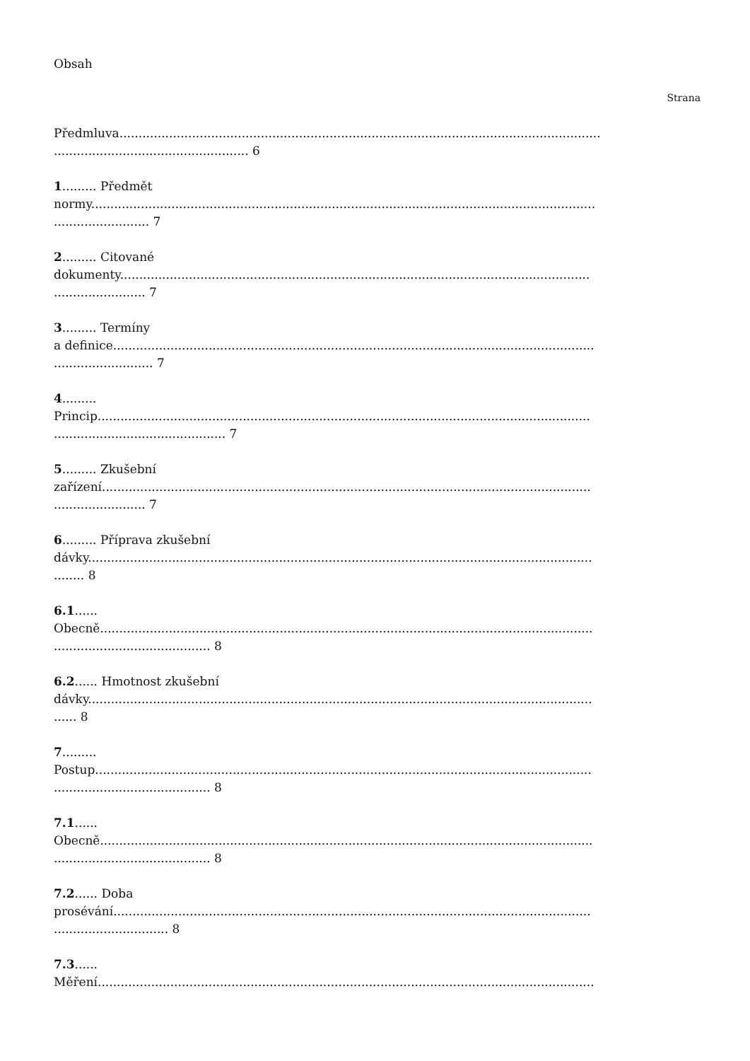Obsah
Strana
Předmluva..............................................................................................................................
................................................... 6
1......... Předmět
normy....................................................................................................................................
......................... 7
2......... Citované
dokumenty...........................................................................................................................
........................ 7
3......... Termíny
a definice..............................................................................................................................
.......................... 7
4.........
Princip.................................................................................................................................
............................................. 7
5......... Zkušební
zařízení................................................................................................................................
........................ 7
6......... Příprava zkušební
dávky....................................................................................................................................
........ 8
6.1......
Obecně.................................................................................................................................
......................................... 8
6.2...... Hmotnost zkušební
dávky....................................................................................................................................
...... 8
7.........
Postup..................................................................................................................................
......................................... 8
7.1......
Obecně.................................................................................................................................
......................................... 8
7.2...... Doba
prosévání.............................................................................................................................
.............................. 8
7.3......
Měření..................................................................................................................................